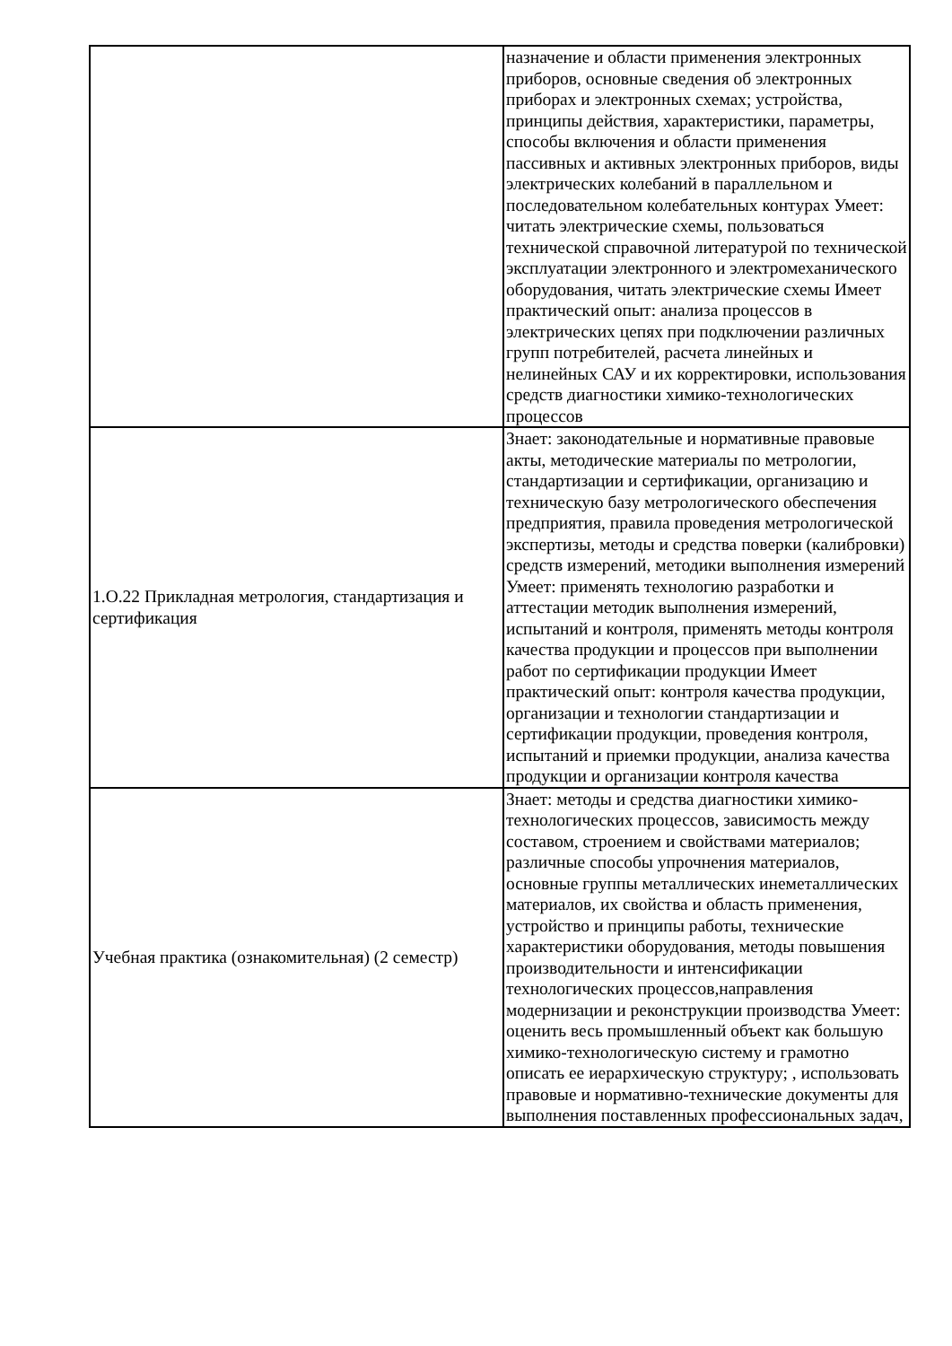| | назначение и области применения электронных приборов, основные сведения об электронных приборах и электронных схемах; устройства, принципы действия, характеристики, параметры, способы включения и области применения пассивных и активных электронных приборов, виды электрических колебаний в параллельном и последовательном колебательных контурах Умеет: читать электрические схемы, пользоваться технической справочной литературой по технической эксплуатации электронного и электромеханического оборудования, читать электрические схемы Имеет практический опыт: анализа процессов в электрических цепях при подключении различных групп потребителей, расчета линейных и нелинейных САУ и их корректировки, использования средств диагностики химико-технологических процессов |
| 1.О.22 Прикладная метрология, стандартизация и сертификация | Знает: законодательные и нормативные правовые акты, методические материалы по метрологии, стандартизации и сертификации, организацию и техническую базу метрологического обеспечения предприятия, правила проведения метрологической экспертизы, методы и средства поверки (калибровки) средств измерений, методики выполнения измерений Умеет: применять технологию разработки и аттестации методик выполнения измерений, испытаний и контроля, применять методы контроля качества продукции и процессов при выполнении работ по сертификации продукции Имеет практический опыт: контроля качества продукции, организации и технологии стандартизации и сертификации продукции, проведения контроля, испытаний и приемки продукции, анализа качества продукции и организации контроля качества |
| Учебная практика (ознакомительная) (2 семестр) | Знает: методы и средства диагностики химико-технологических процессов, зависимость между составом, строением и свойствами материалов; различные способы упрочнения материалов, основные группы металлических инеметаллических материалов, их свойства и область применения, устройство и принципы работы, технические характеристики оборудования, методы повышения производительности и интенсификации технологических процессов,направления модернизации и реконструкции производства Умеет: оценить весь промышленный объект как большую химико-технологическую систему и грамотно описать ее иерархическую структуру; , использовать правовые и нормативно-технические документы для выполнения поставленных профессиональных задач, |